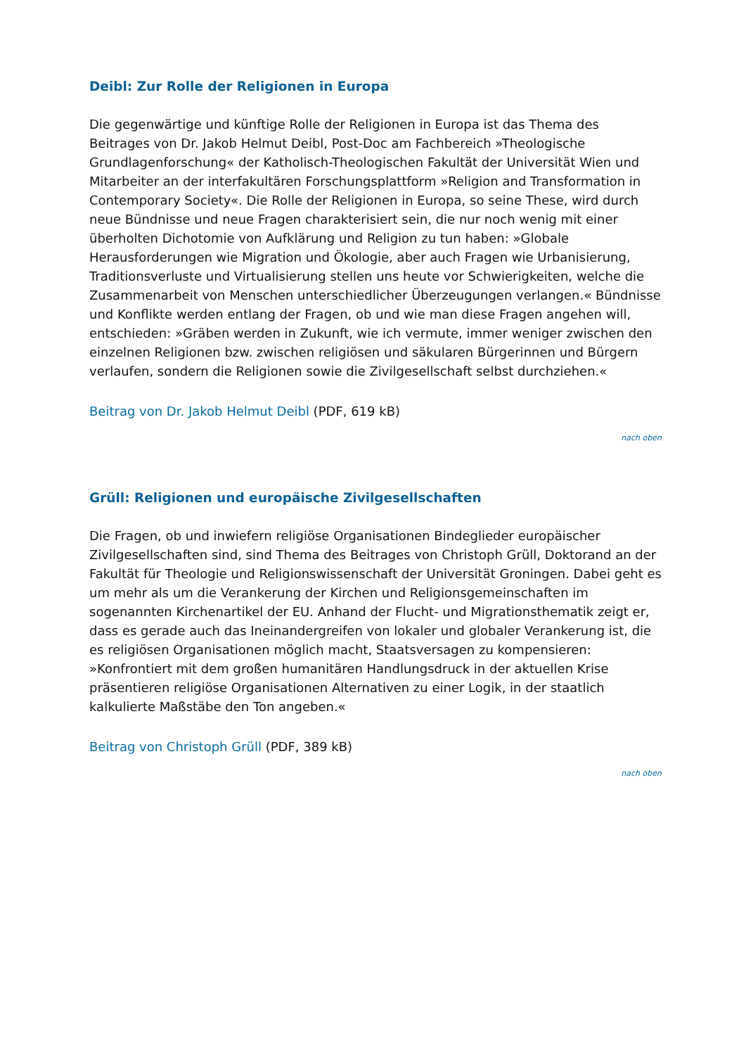Deibl: Zur Rolle der Religionen in Europa
Die gegenwärtige und künftige Rolle der Religionen in Europa ist das Thema des Beitrages von Dr. Jakob Helmut Deibl, Post-Doc am Fachbereich »Theologische Grundlagenforschung« der Katholisch-Theologischen Fakultät der Universität Wien und Mitarbeiter an der interfakultären Forschungsplattform »Religion and Transformation in Contemporary Society«. Die Rolle der Religionen in Europa, so seine These, wird durch neue Bündnisse und neue Fragen charakterisiert sein, die nur noch wenig mit einer überholten Dichotomie von Aufklärung und Religion zu tun haben: »Globale Herausforderungen wie Migration und Ökologie, aber auch Fragen wie Urbanisierung, Traditionsverluste und Virtualisierung stellen uns heute vor Schwierigkeiten, welche die Zusammenarbeit von Menschen unterschiedlicher Überzeugungen verlangen.« Bündnisse und Konflikte werden entlang der Fragen, ob und wie man diese Fragen angehen will, entschieden: »Gräben werden in Zukunft, wie ich vermute, immer weniger zwischen den einzelnen Religionen bzw. zwischen religiösen und säkularen Bürgerinnen und Bürgern verlaufen, sondern die Religionen sowie die Zivilgesellschaft selbst durchziehen.«
Beitrag von Dr. Jakob Helmut Deibl (PDF, 619 kB)
nach oben
Grüll: Religionen und europäische Zivilgesellschaften
Die Fragen, ob und inwiefern religiöse Organisationen Bindeglieder europäischer Zivilgesellschaften sind, sind Thema des Beitrages von Christoph Grüll, Doktorand an der Fakultät für Theologie und Religionswissenschaft der Universität Groningen. Dabei geht es um mehr als um die Verankerung der Kirchen und Religionsgemeinschaften im sogenannten Kirchenartikel der EU. Anhand der Flucht- und Migrationsthematik zeigt er, dass es gerade auch das Ineinandergreifen von lokaler und globaler Verankerung ist, die es religiösen Organisationen möglich macht, Staatsversagen zu kompensieren: »Konfrontiert mit dem großen humanitären Handlungsdruck in der aktuellen Krise präsentieren religiöse Organisationen Alternativen zu einer Logik, in der staatlich kalkulierte Maßstäbe den Ton angeben.«
Beitrag von Christoph Grüll (PDF, 389 kB)
nach oben